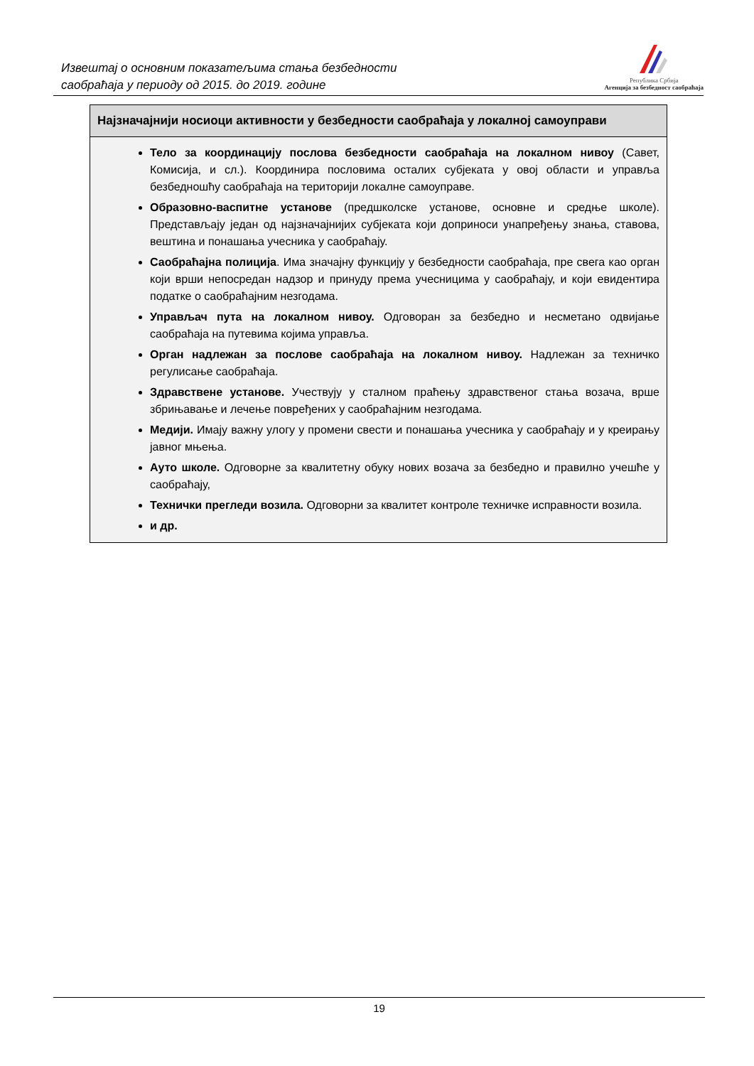Извештај о основним показатељима стања безбедности
саобраћаја у периоду од 2015. до 2019. године
Република Србија
Агенција за безбедност саобраћаја
| Најзначајнији носиоци активности у безбедности саобраћаја у локалној самоуправи |
| --- |
| Тело за координацију послова безбедности саобраћаја на локалном нивоу (Савет, Комисија, и сл.). Координира пословима осталих субјеката у овој области и управља безбедношћу саобраћаја на територији локалне самоуправе. Образовно-васпитне установе (предшколске установе, основне и средње школе). Представљају један од најзначајнијих субјеката који доприноси унапређењу знања, ставова, вештина и понашања учесника у саобраћају. Саобраћајна полиција . Има значајну функцију у безбедности саобраћаја, пре свега као орган који врши непосредан надзор и принуду према учесницима у саобраћају, и који евидентира податке о саобраћајним незгодама. Управљач пута на локалном нивоу. Одговоран за безбедно и несметано одвијање саобраћаја на путевима којима управља. Орган надлежан за послове саобраћаја на локалном нивоу. Надлежан за техничко регулисање саобраћаја. Здравствене установе. Учествују у сталном праћењу здравственог стања возача, врше збрињавање и лечење повређених у саобраћајним незгодама. Медији. Имају важну улогу у промени свести и понашања учесника у саобраћају и у креирању јавног мњења. Ауто школе. Одговорне за квалитетну обуку нових возача за безбедно и правилно учешће у саобраћају, Технички прегледи возила. Одговорни за квалитет контроле техничке исправности возила. и др. |
19